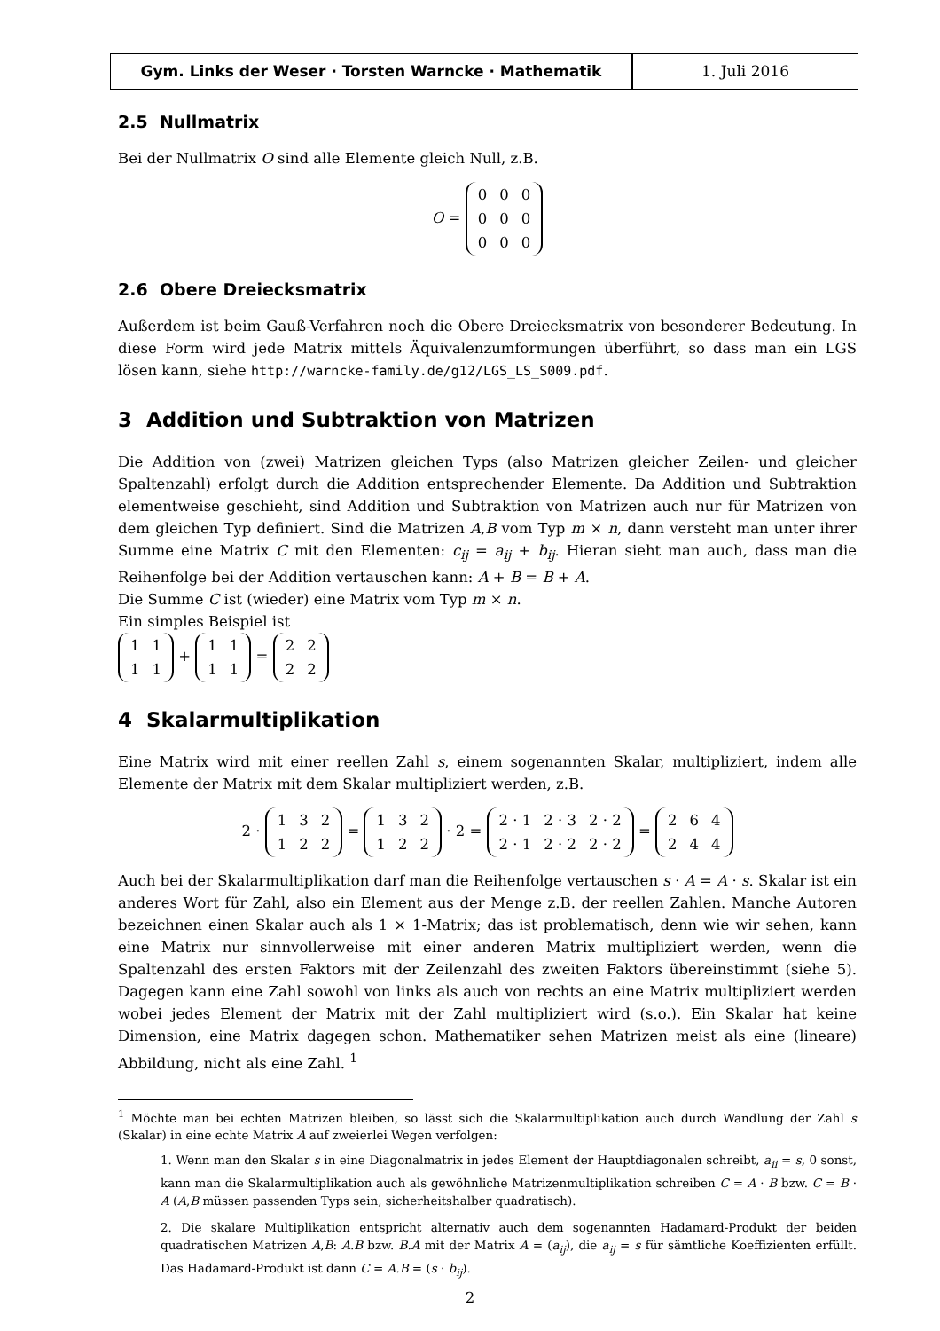Gym. Links der Weser · Torsten Warncke · Mathematik 1. Juli 2016
2.5 Nullmatrix
Bei der Nullmatrix O sind alle Elemente gleich Null, z.B.
O =
| 0 | 0 | 0 |
| 0 | 0 | 0 |
| 0 | 0 | 0 |
2.6 Obere Dreiecksmatrix
Außerdem ist beim Gauß-Verfahren noch die Obere Dreiecksmatrix von besonderer Bedeutung. In diese Form wird jede Matrix mittels Äquivalenzumformungen überführt, so dass man ein LGS lösen kann, siehe http://warncke-family.de/g12/LGS_LS_S009.pdf.
3 Addition und Subtraktion von Matrizen
Die Addition von (zwei) Matrizen gleichen Typs (also Matrizen gleicher Zeilen- und gleicher Spaltenzahl) erfolgt durch die Addition entsprechender Elemente. Da Addition und Subtraktion elementweise geschieht, sind Addition und Subtraktion von Matrizen auch nur für Matrizen von dem gleichen Typ definiert. Sind die Matrizen A,B vom Typ m × n, dann versteht man unter ihrer Summe eine Matrix C mit den Elementen: c<sub>ij</sub> = a<sub>ij</sub> + b<sub>ij</sub>. Hieran sieht man auch, dass man die Reihenfolge bei der Addition vertauschen kann: A + B = B + A.
Die Summe C ist (wieder) eine Matrix vom Typ m × n.
Ein simples Beispiel ist
| 1 | 1 |
| 1 | 1 |
+
| 1 | 1 |
| 1 | 1 |
=
| 2 | 2 |
| 2 | 2 |
4 Skalarmultiplikation
Eine Matrix wird mit einer reellen Zahl s, einem sogenannten Skalar, multipliziert, indem alle Elemente der Matrix mit dem Skalar multipliziert werden, z.B.
2 ·
| 1 | 3 | 2 |
| 1 | 2 | 2 |
=
| 1 | 3 | 2 |
| 1 | 2 | 2 |
· 2 =
| 2 · 1 | 2 · 3 | 2 · 2 |
| 2 · 1 | 2 · 2 | 2 · 2 |
=
| 2 | 6 | 4 |
| 2 | 4 | 4 |
Auch bei der Skalarmultiplikation darf man die Reihenfolge vertauschen s · A = A · s. Skalar ist ein anderes Wort für Zahl, also ein Element aus der Menge z.B. der reellen Zahlen. Manche Autoren bezeichnen einen Skalar auch als 1 × 1-Matrix; das ist problematisch, denn wie wir sehen, kann eine Matrix nur sinnvollerweise mit einer anderen Matrix multipliziert werden, wenn die Spaltenzahl des ersten Faktors mit der Zeilenzahl des zweiten Faktors übereinstimmt (siehe 5). Dagegen kann eine Zahl sowohl von links als auch von rechts an eine Matrix multipliziert werden wobei jedes Element der Matrix mit der Zahl multipliziert wird (s.o.). Ein Skalar hat keine Dimension, eine Matrix dagegen schon. Mathematiker sehen Matrizen meist als eine (lineare) Abbildung, nicht als eine Zahl. <sup>1</sup>
<sup>1</sup> Möchte man bei echten Matrizen bleiben, so lässt sich die Skalarmultiplikation auch durch Wandlung der Zahl s (Skalar) in eine echte Matrix A auf zweierlei Wegen verfolgen:
1. Wenn man den Skalar s in eine Diagonalmatrix in jedes Element der Hauptdiagonalen schreibt, a<sub>ii</sub> = s, 0 sonst, kann man die Skalarmultiplikation auch als gewöhnliche Matrizenmultiplikation schreiben C = A · B bzw. C = B · A (A,B müssen passenden Typs sein, sicherheitshalber quadratisch).
2. Die skalare Multiplikation entspricht alternativ auch dem sogenannten Hadamard-Produkt der beiden quadratischen Matrizen A,B: A.B bzw. B.A mit der Matrix A = (a<sub>ij</sub>), die a<sub>ij</sub> = s für sämtliche Koeffizienten erfüllt. Das Hadamard-Produkt ist dann C = A.B = (s · b<sub>ij</sub>).
2